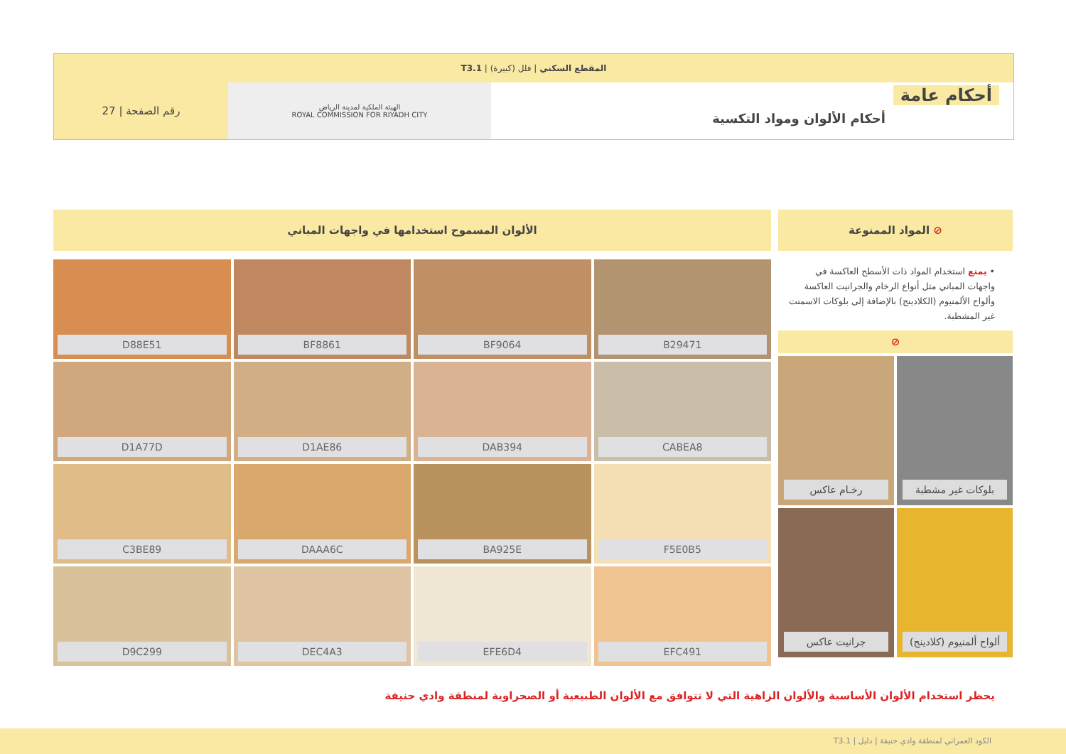المقطع السكني | فلل (كبيرة) | T3.1
أحكام عامة
أحكام الألوان ومواد التكسية
الهيئة الملكية لمدينة الرياض
ROYAL COMMISSION FOR RIYADH CITY
رقم الصفحة | 27
⊘ المواد الممنوعة
• يمنع استخدام المواد ذات الأسطح العاكسة في واجهات المباني مثل أنواع الرخام والجرانيت العاكسة وألواح الألمنيوم (الكلادينج) بالإضافة إلى بلوكات الاسمنت غير المشطبة.
⊘
بلوكات غير مشطبة
رخـام عاكس
ألواح ألمنيوم (كلادينج)
جرانيت عاكس
الألوان المسموح استخدامها في واجهات المباني
D88E51
BF8861
BF9064
B29471
D1A77D
D1AE86
DAB394
CABEA8
C3BE89
DAAA6C
BA925E
F5E0B5
D9C299
DEC4A3
EFE6D4
EFC491
يحظر استخدام الألوان الأساسية والألوان الزاهية التي لا تتوافق مع الألوان الطبيعية أو الصحراوية لمنطقة وادي حنيفة
الكود العمراني لمنطقة وادي حنيفة | دليل | T3.1